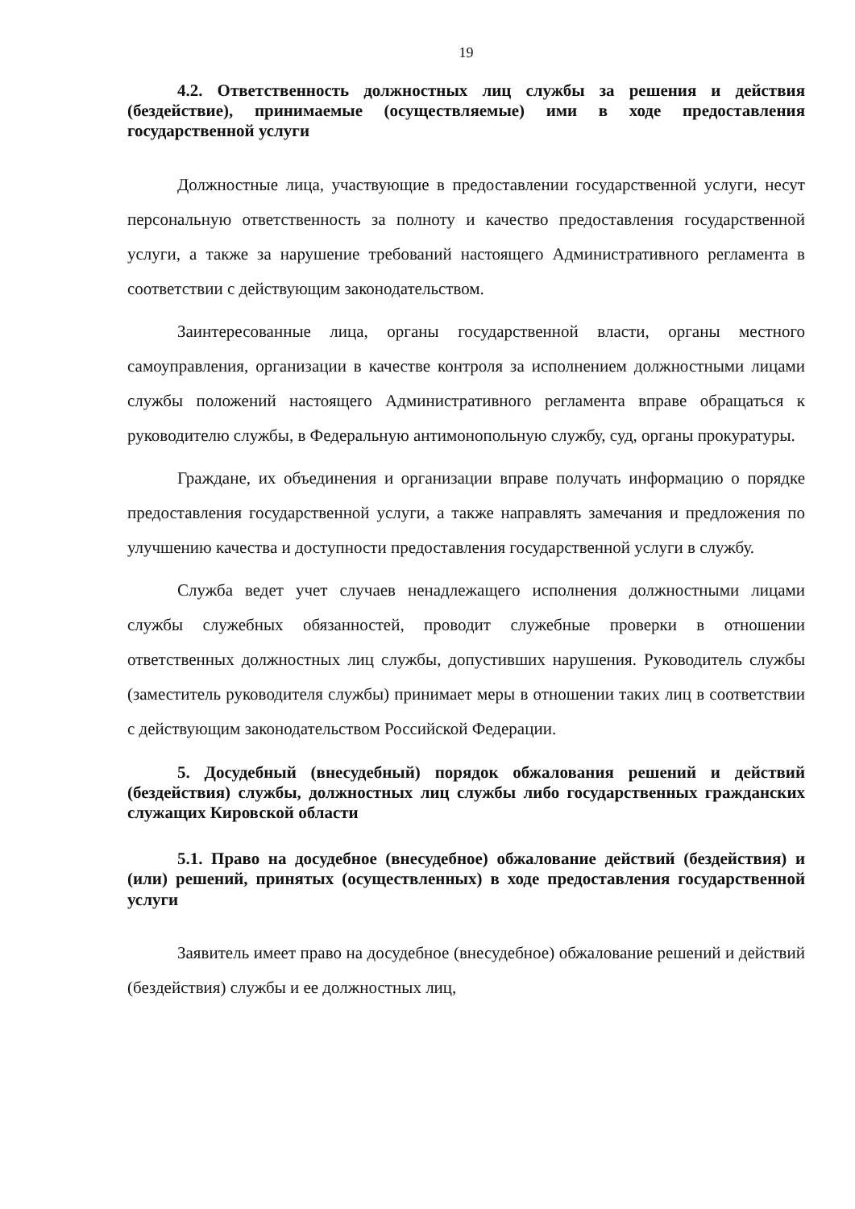19
4.2. Ответственность должностных лиц службы за решения и действия (бездействие), принимаемые (осуществляемые) ими в ходе предоставления государственной услуги
Должностные лица, участвующие в предоставлении государственной услуги, несут персональную ответственность за полноту и качество предоставления государственной услуги, а также за нарушение требований настоящего Административного регламента в соответствии с действующим законодательством.
Заинтересованные лица, органы государственной власти, органы местного самоуправления, организации в качестве контроля за исполнением должностными лицами службы положений настоящего Административного регламента вправе обращаться к руководителю службы, в Федеральную антимонопольную службу, суд, органы прокуратуры.
Граждане, их объединения и организации вправе получать информацию о порядке предоставления государственной услуги, а также направлять замечания и предложения по улучшению качества и доступности предоставления государственной услуги в службу.
Служба ведет учет случаев ненадлежащего исполнения должностными лицами службы служебных обязанностей, проводит служебные проверки в отношении ответственных должностных лиц службы, допустивших нарушения. Руководитель службы (заместитель руководителя службы) принимает меры в отношении таких лиц в соответствии с действующим законодательством Российской Федерации.
5. Досудебный (внесудебный) порядок обжалования решений и действий (бездействия) службы, должностных лиц службы либо государственных гражданских служащих Кировской области
5.1. Право на досудебное (внесудебное) обжалование действий (бездействия) и (или) решений, принятых (осуществленных) в ходе предоставления государственной услуги
Заявитель имеет право на досудебное (внесудебное) обжалование решений и действий (бездействия) службы и ее должностных лиц,